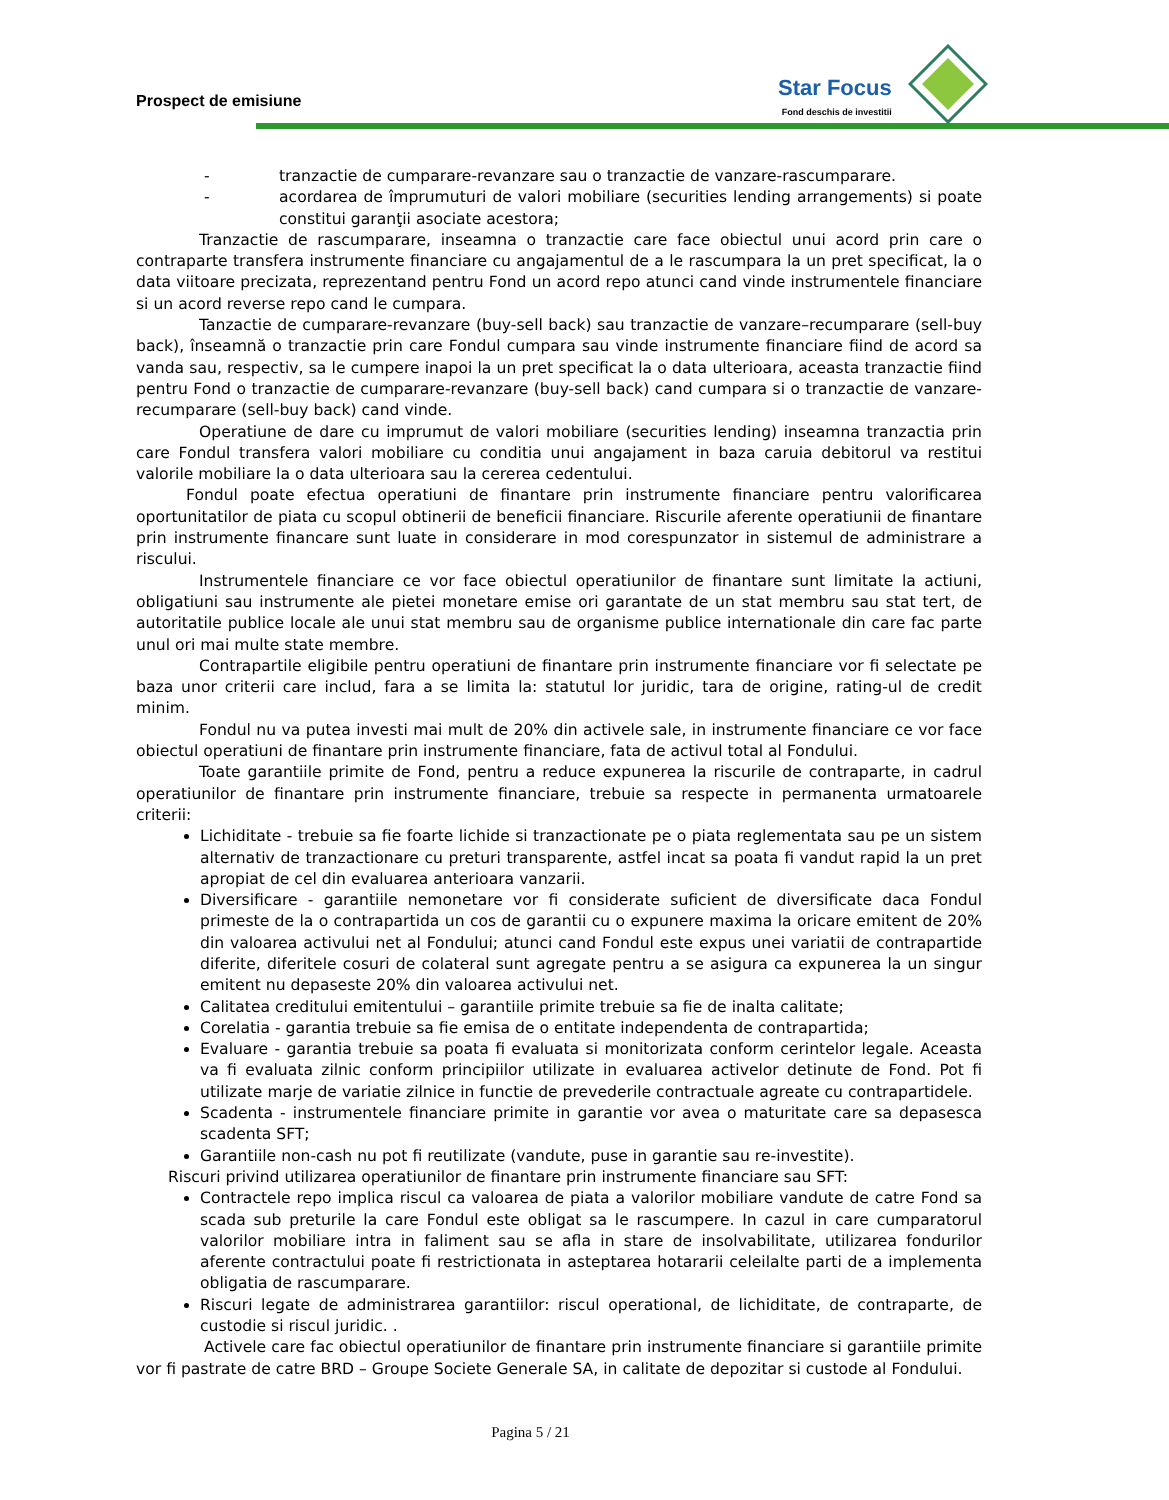Prospect de emisiune
Star Focus
Fond deschis de investitii
- tranzactie de cumparare-revanzare sau o tranzactie de vanzare-rascumparare.
- acordarea de împrumuturi de valori mobiliare (securities lending arrangements) si poate constitui garanţii asociate acestora;
Tranzactie de rascumparare, inseamna o tranzactie care face obiectul unui acord prin care o contraparte transfera instrumente financiare cu angajamentul de a le rascumpara la un pret specificat, la o data viitoare precizata, reprezentand pentru Fond un acord repo atunci cand vinde instrumentele financiare si un acord reverse repo cand le cumpara.
Tanzactie de cumparare-revanzare (buy-sell back) sau tranzactie de vanzare–recumparare (sell-buy back), înseamnă o tranzactie prin care Fondul cumpara sau vinde instrumente financiare fiind de acord sa vanda sau, respectiv, sa le cumpere inapoi la un pret specificat la o data ulterioara, aceasta tranzactie fiind pentru Fond o tranzactie de cumparare-revanzare (buy-sell back) cand cumpara si o tranzactie de vanzare-recumparare (sell-buy back) cand vinde.
Operatiune de dare cu imprumut de valori mobiliare (securities lending) inseamna tranzactia prin care Fondul transfera valori mobiliare cu conditia unui angajament in baza caruia debitorul va restitui valorile mobiliare la o data ulterioara sau la cererea cedentului.
Fondul poate efectua operatiuni de finantare prin instrumente financiare pentru valorificarea oportunitatilor de piata cu scopul obtinerii de beneficii financiare. Riscurile aferente operatiunii de finantare prin instrumente financare sunt luate in considerare in mod corespunzator in sistemul de administrare a riscului.
Instrumentele financiare ce vor face obiectul operatiunilor de finantare sunt limitate la actiuni, obligatiuni sau instrumente ale pietei monetare emise ori garantate de un stat membru sau stat tert, de autoritatile publice locale ale unui stat membru sau de organisme publice internationale din care fac parte unul ori mai multe state membre.
Contrapartile eligibile pentru operatiuni de finantare prin instrumente financiare vor fi selectate pe baza unor criterii care includ, fara a se limita la: statutul lor juridic, tara de origine, rating-ul de credit minim.
Fondul nu va putea investi mai mult de 20% din activele sale, in instrumente financiare ce vor face obiectul operatiuni de finantare prin instrumente financiare, fata de activul total al Fondului.
Toate garantiile primite de Fond, pentru a reduce expunerea la riscurile de contraparte, in cadrul operatiunilor de finantare prin instrumente financiare, trebuie sa respecte in permanenta urmatoarele criterii:
Lichiditate - trebuie sa fie foarte lichide si tranzactionate pe o piata reglementata sau pe un sistem alternativ de tranzactionare cu preturi transparente, astfel incat sa poata fi vandut rapid la un pret apropiat de cel din evaluarea anterioara vanzarii.
Diversificare - garantiile nemonetare vor fi considerate suficient de diversificate daca Fondul primeste de la o contrapartida un cos de garantii cu o expunere maxima la oricare emitent de 20% din valoarea activului net al Fondului; atunci cand Fondul este expus unei variatii de contrapartide diferite, diferitele cosuri de colateral sunt agregate pentru a se asigura ca expunerea la un singur emitent nu depaseste 20% din valoarea activului net.
Calitatea creditului emitentului – garantiile primite trebuie sa fie de inalta calitate;
Corelatia - garantia trebuie sa fie emisa de o entitate independenta de contrapartida;
Evaluare - garantia trebuie sa poata fi evaluata si monitorizata conform cerintelor legale. Aceasta va fi evaluata zilnic conform principiilor utilizate in evaluarea activelor detinute de Fond. Pot fi utilizate marje de variatie zilnice in functie de prevederile contractuale agreate cu contrapartidele.
Scadenta - instrumentele financiare primite in garantie vor avea o maturitate care sa depasesca scadenta SFT;
Garantiile non-cash nu pot fi reutilizate (vandute, puse in garantie sau re-investite).
Riscuri privind utilizarea operatiunilor de finantare prin instrumente financiare sau SFT:
Contractele repo implica riscul ca valoarea de piata a valorilor mobiliare vandute de catre Fond sa scada sub preturile la care Fondul este obligat sa le rascumpere. In cazul in care cumparatorul valorilor mobiliare intra in faliment sau se afla in stare de insolvabilitate, utilizarea fondurilor aferente contractului poate fi restrictionata in asteptarea hotararii celeilalte parti de a implementa obligatia de rascumparare.
Riscuri legate de administrarea garantiilor: riscul operational, de lichiditate, de contraparte, de custodie si riscul juridic. .
Activele care fac obiectul operatiunilor de finantare prin instrumente financiare si garantiile primite vor fi pastrate de catre BRD – Groupe Societe Generale SA, in calitate de depozitar si custode al Fondului.
Pagina 5 / 21